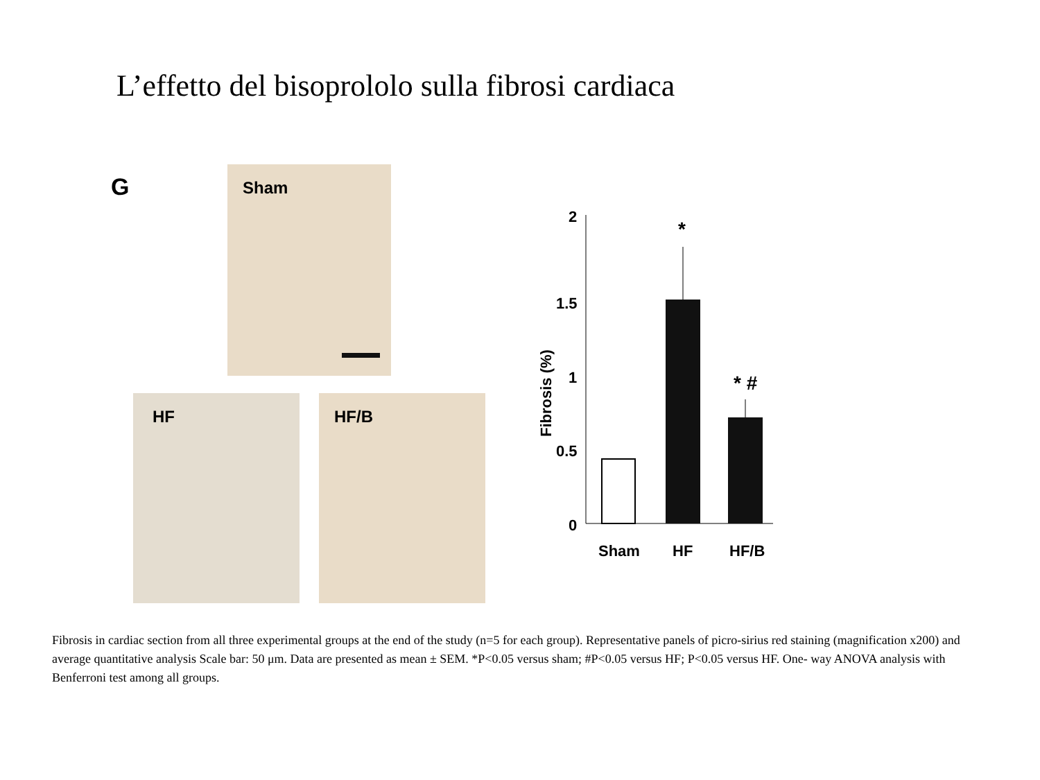L’effetto del bisoprololo sulla fibrosi cardiaca
G
Sham
HF HF/B
2
1.5
1
0.5
0
Fibrosis (%)
*
* #
Sham
HF
HF/B
Fibrosis in cardiac section from all three experimental groups at the end of the study (n=5 for each group). Representative panels of picro-sirius red staining (magnification x200) and average quantitative analysis Scale bar: 50 μm. Data are presented as mean ± SEM. *P<0.05 versus sham; #P<0.05 versus HF; P<0.05 versus HF. One- way ANOVA analysis with Benferroni test among all groups.